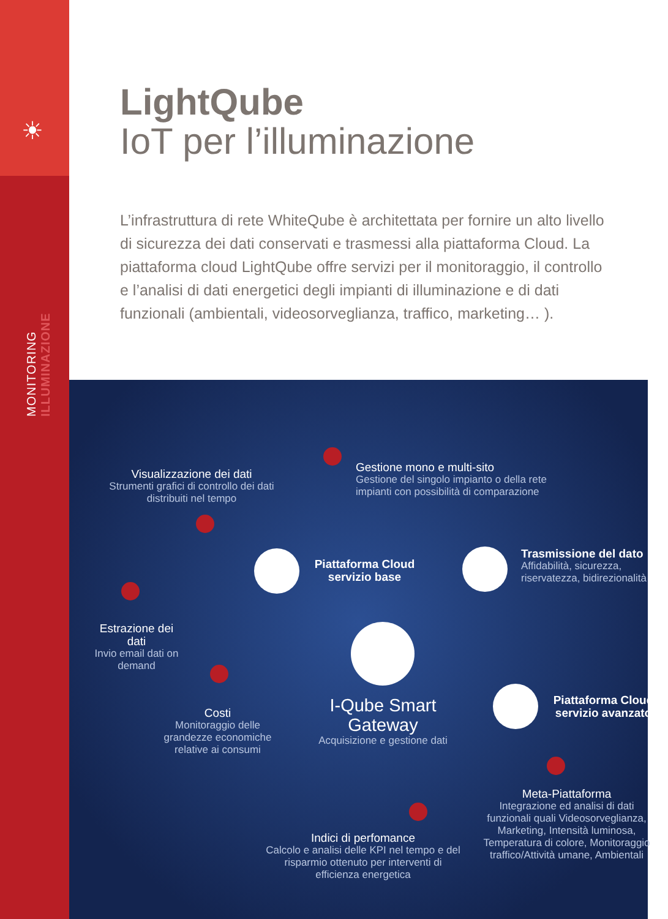☀
MONITORING ILLUMINAZIONE
LightQube
IoT per l’illuminazione
L’infrastruttura di rete WhiteQube è architettata per fornire un alto livello di sicurezza dei dati conservati e trasmessi alla piattaforma Cloud. La piattaforma cloud LightQube offre servizi per il monitoraggio, il controllo e l’analisi di dati energetici degli impianti di illuminazione e di dati funzionali (ambientali, videosorveglianza, traffico, marketing… ).
Visualizzazione dei dati
Strumenti grafici di controllo dei dati distribuiti nel tempo
Gestione mono e multi-sito
Gestione del singolo impianto o della rete impianti con possibilità di comparazione
Piattaforma Cloud servizio base
Trasmissione del dato
Affidabilità, sicurezza, riservatezza, bidirezionalità
Estrazione dei dati
Invio email dati on demand
Costi
Monitoraggio delle grandezze economiche relative ai consumi
I-Qube Smart Gateway
Acquisizione e gestione dati
Piattaforma Cloud servizio avanzato
Meta-Piattaforma
Integrazione ed analisi di dati funzionali quali Videosorveglianza, Marketing, Intensità luminosa, Temperatura di colore, Monitoraggio traffico/Attività umane, Ambientali
Indici di perfomance
Calcolo e analisi delle KPI nel tempo e del risparmio ottenuto per interventi di efficienza energetica